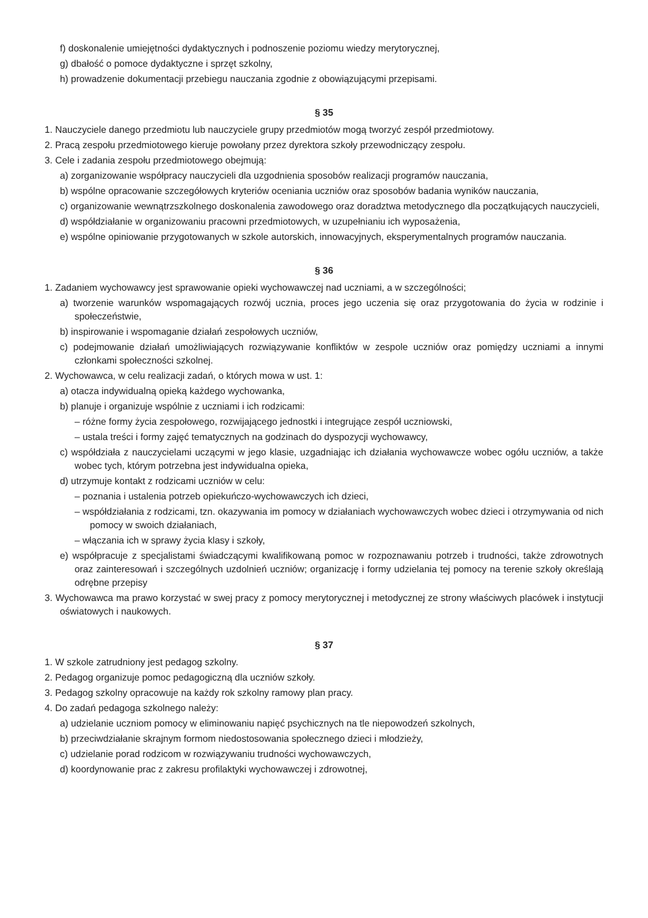f) doskonalenie umiejętności dydaktycznych i podnoszenie poziomu wiedzy merytorycznej,
g) dbałość o pomoce dydaktyczne i sprzęt szkolny,
h) prowadzenie dokumentacji przebiegu nauczania zgodnie z obowiązującymi przepisami.
§ 35
1. Nauczyciele danego przedmiotu lub nauczyciele grupy przedmiotów mogą tworzyć zespół przedmiotowy.
2. Pracą zespołu przedmiotowego kieruje powołany przez dyrektora szkoły przewodniczący zespołu.
3. Cele i zadania zespołu przedmiotowego obejmują:
a) zorganizowanie współpracy nauczycieli dla uzgodnienia sposobów realizacji programów nauczania,
b) wspólne opracowanie szczegółowych kryteriów oceniania uczniów oraz sposobów badania wyników nauczania,
c) organizowanie wewnątrzszkolnego doskonalenia zawodowego oraz doradztwa metodycznego dla początkują­cych nauczycieli,
d) współdziałanie w organizowaniu pracowni przedmiotowych, w uzupełnianiu ich wyposażenia,
e) wspólne opiniowanie przygotowanych w szkole autorskich, innowacyjnych, eksperymentalnych programów nauczania.
§ 36
1. Zadaniem wychowawcy jest sprawowanie opieki wychowawczej nad uczniami, a w szczególności;
a) tworzenie warunków wspomagających rozwój ucznia, proces jego uczenia się oraz przygotowania do życia w rodzinie i społeczeństwie,
b) inspirowanie i wspomaganie działań zespołowych uczniów,
c) podejmowanie działań umożliwiających rozwiązywanie konfliktów w zespole uczniów oraz pomiędzy uczniami a innymi członkami społeczności szkolnej.
2. Wychowawca, w celu realizacji zadań, o których mowa w ust. 1:
a) otacza indywidualną opieką każdego wychowanka,
b) planuje i organizuje wspólnie z uczniami i ich rodzicami:
– różne formy życia zespołowego, rozwijającego jednostki i integrujące zespół uczniowski,
– ustala treści i formy zajęć tematycznych na godzinach do dyspozycji wychowawcy,
c) współdziała z nauczycielami uczącymi w jego klasie, uzgadniając ich działania wychowawcze wobec ogółu uczniów, a także wobec tych, którym potrzebna jest indywidualna opieka,
d) utrzymuje kontakt z rodzicami uczniów w celu:
– poznania i ustalenia potrzeb opiekuńczo-wychowawczych ich dzieci,
– współdziałania z rodzicami, tzn. okazywania im pomocy w działaniach wychowawczych wobec dzieci i otrzy­mywania od nich pomocy w swoich działaniach,
– włączania ich w sprawy życia klasy i szkoły,
e) współpracuje z specjalistami świadczącymi kwalifikowaną pomoc w rozpoznawaniu potrzeb i trudności, także zdrowotnych oraz zainteresowań i szczególnych uzdolnień uczniów; organizację i formy udzielania tej pomocy na terenie szkoły określają odrębne przepisy
3. Wychowawca ma prawo korzystać w swej pracy z pomocy merytorycznej i metodycznej ze strony właściwych placówek i instytucji oświatowych i naukowych.
§ 37
1. W szkole zatrudniony jest pedagog szkolny.
2. Pedagog organizuje pomoc pedagogiczną dla uczniów szkoły.
3. Pedagog szkolny opracowuje na każdy rok szkolny ramowy plan pracy.
4. Do zadań pedagoga szkolnego należy:
a) udzielanie uczniom pomocy w eliminowaniu napięć psychicznych na tle niepowodzeń szkolnych,
b) przeciwdziałanie skrajnym formom niedostosowania społecznego dzieci i młodzieży,
c) udzielanie porad rodzicom w rozwiązywaniu trudności wychowawczych,
d) koordynowanie prac z zakresu profilaktyki wychowawczej i zdrowotnej,